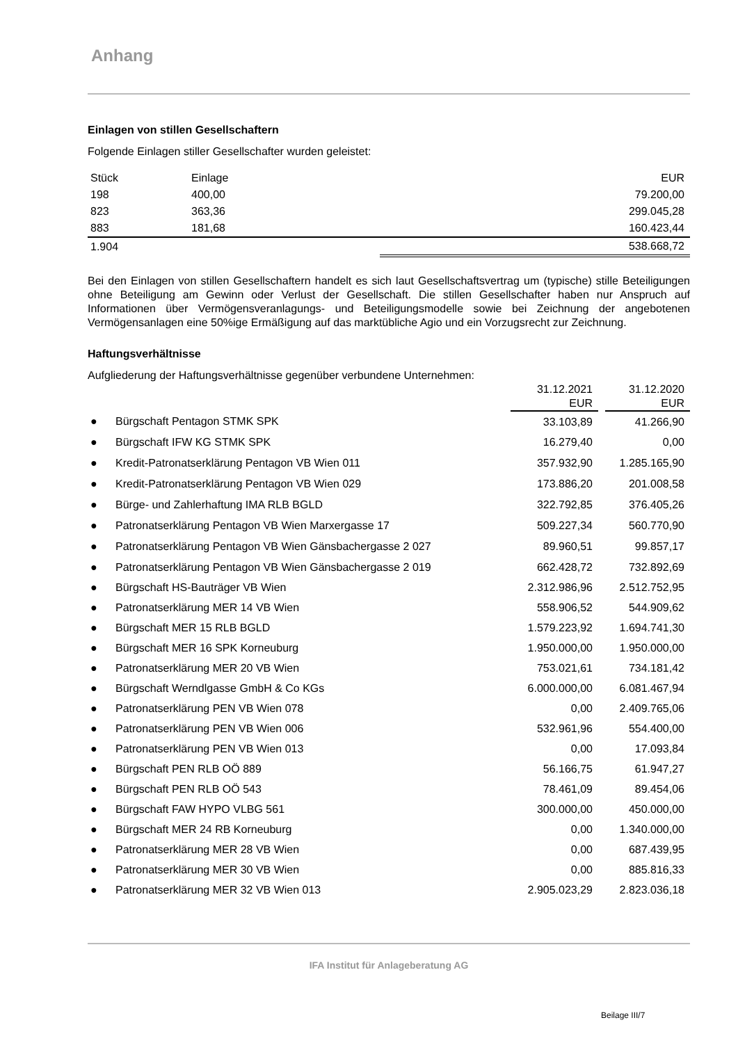Anhang
Einlagen von stillen Gesellschaftern
Folgende Einlagen stiller Gesellschafter wurden geleistet:
| Stück | Einlage | EUR |
| 198 | 400,00 | 79.200,00 |
| 823 | 363,36 | 299.045,28 |
| 883 | 181,68 | 160.423,44 |
| 1.904 | | 538.668,72 |
Bei den Einlagen von stillen Gesellschaftern handelt es sich laut Gesellschaftsvertrag um (typische) stille Beteiligungen ohne Beteiligung am Gewinn oder Verlust der Gesellschaft. Die stillen Gesellschafter haben nur Anspruch auf Informationen über Vermögensveranlagungs- und Beteiligungsmodelle sowie bei Zeichnung der angebotenen Vermögensanlagen eine 50%ige Ermäßigung auf das marktübliche Agio und ein Vorzugsrecht zur Zeichnung.
Haftungsverhältnisse
Aufgliederung der Haftungsverhältnisse gegenüber verbundene Unternehmen:
| | | 31.12.2021 EUR | | 31.12.2020 EUR |
| --- | --- | --- | --- | --- |
| ● | Bürgschaft Pentagon STMK SPK | 33.103,89 | | 41.266,90 |
| ● | Bürgschaft IFW KG STMK SPK | 16.279,40 | | 0,00 |
| ● | Kredit-Patronatserklärung Pentagon VB Wien 011 | 357.932,90 | | 1.285.165,90 |
| ● | Kredit-Patronatserklärung Pentagon VB Wien 029 | 173.886,20 | | 201.008,58 |
| ● | Bürge- und Zahlerhaftung IMA RLB BGLD | 322.792,85 | | 376.405,26 |
| ● | Patronatserklärung Pentagon VB Wien Marxergasse 17 | 509.227,34 | | 560.770,90 |
| ● | Patronatserklärung Pentagon VB Wien Gänsbachergasse 2 027 | 89.960,51 | | 99.857,17 |
| ● | Patronatserklärung Pentagon VB Wien Gänsbachergasse 2 019 | 662.428,72 | | 732.892,69 |
| ● | Bürgschaft HS-Bauträger VB Wien | 2.312.986,96 | | 2.512.752,95 |
| ● | Patronatserklärung MER 14 VB Wien | 558.906,52 | | 544.909,62 |
| ● | Bürgschaft MER 15 RLB BGLD | 1.579.223,92 | | 1.694.741,30 |
| ● | Bürgschaft MER 16 SPK Korneuburg | 1.950.000,00 | | 1.950.000,00 |
| ● | Patronatserklärung MER 20 VB Wien | 753.021,61 | | 734.181,42 |
| ● | Bürgschaft Werndlgasse GmbH & Co KGs | 6.000.000,00 | | 6.081.467,94 |
| ● | Patronatserklärung PEN VB Wien 078 | 0,00 | | 2.409.765,06 |
| ● | Patronatserklärung PEN VB Wien 006 | 532.961,96 | | 554.400,00 |
| ● | Patronatserklärung PEN VB Wien 013 | 0,00 | | 17.093,84 |
| ● | Bürgschaft PEN RLB OÖ 889 | 56.166,75 | | 61.947,27 |
| ● | Bürgschaft PEN RLB OÖ 543 | 78.461,09 | | 89.454,06 |
| ● | Bürgschaft FAW HYPO VLBG 561 | 300.000,00 | | 450.000,00 |
| ● | Bürgschaft MER 24 RB Korneuburg | 0,00 | | 1.340.000,00 |
| ● | Patronatserklärung MER 28 VB Wien | 0,00 | | 687.439,95 |
| ● | Patronatserklärung MER 30 VB Wien | 0,00 | | 885.816,33 |
| ● | Patronatserklärung MER 32 VB Wien 013 | 2.905.023,29 | | 2.823.036,18 |
IFA Institut für Anlageberatung AG
Beilage III/7